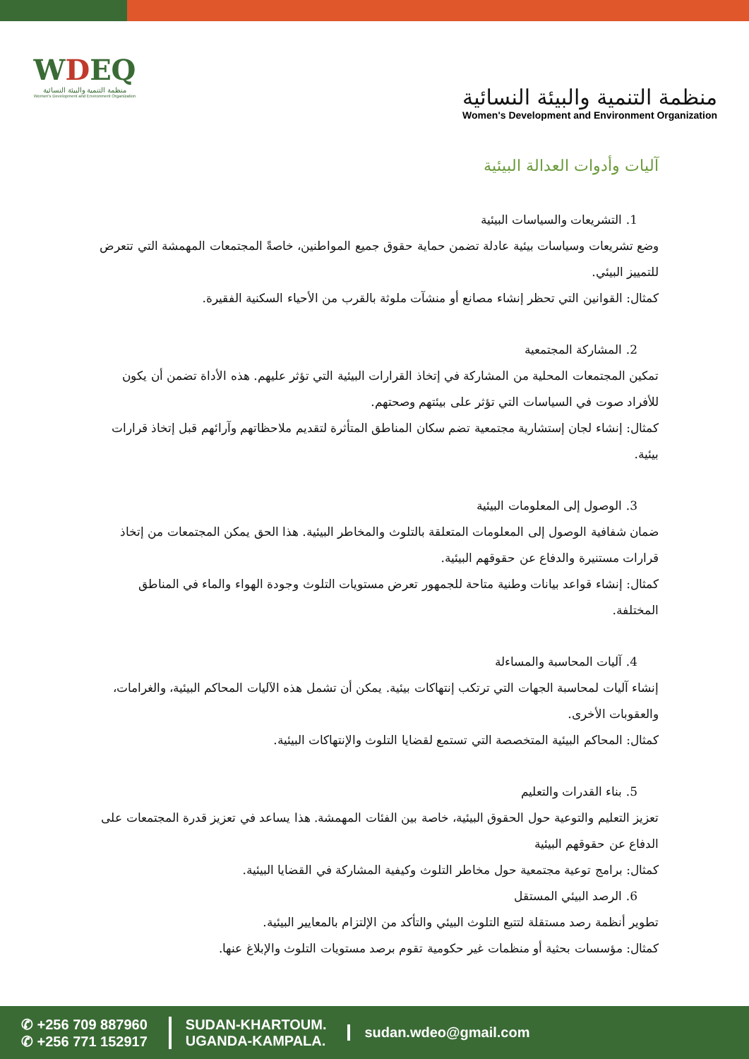WDEQ
منظمة التنمية والبيئة النسائية
Women's Development and Environment Organization
منظمة التنمية والبيئة النسائية
Women's Development and Environment Organization
آليات وأدوات العدالة البيئية
1. التشريعات والسياسات البيئية
وضع تشريعات وسياسات بيئية عادلة تضمن حماية حقوق جميع المواطنين، خاصةً المجتمعات المهمشة التي تتعرض للتمييز البيئي.
كمثال: القوانين التي تحظر إنشاء مصانع أو منشآت ملوثة بالقرب من الأحياء السكنية الفقيرة.
2. المشاركة المجتمعية
تمكين المجتمعات المحلية من المشاركة في إتخاذ القرارات البيئية التي تؤثر عليهم. هذه الأداة تضمن أن يكون للأفراد صوت في السياسات التي تؤثر على بيئتهم وصحتهم.
كمثال: إنشاء لجان إستشارية مجتمعية تضم سكان المناطق المتأثرة لتقديم ملاحظاتهم وآرائهم قبل إتخاذ قرارات بيئية.
3. الوصول إلى المعلومات البيئية
ضمان شفافية الوصول إلى المعلومات المتعلقة بالتلوث والمخاطر البيئية. هذا الحق يمكن المجتمعات من إتخاذ قرارات مستنيرة والدفاع عن حقوقهم البيئية.
كمثال: إنشاء قواعد بيانات وطنية متاحة للجمهور تعرض مستويات التلوث وجودة الهواء والماء في المناطق المختلفة.
4. آليات المحاسبة والمساءلة
إنشاء آليات لمحاسبة الجهات التي ترتكب إنتهاكات بيئية. يمكن أن تشمل هذه الآليات المحاكم البيئية، والغرامات، والعقوبات الأخرى.
كمثال: المحاكم البيئية المتخصصة التي تستمع لقضايا التلوث والإنتهاكات البيئية.
5. بناء القدرات والتعليم
تعزيز التعليم والتوعية حول الحقوق البيئية، خاصة بين الفئات المهمشة. هذا يساعد في تعزيز قدرة المجتمعات على الدفاع عن حقوقهم البيئية
كمثال: برامج توعية مجتمعية حول مخاطر التلوث وكيفية المشاركة في القضايا البيئية.
6. الرصد البيئي المستقل
تطوير أنظمة رصد مستقلة لتتبع التلوث البيئي والتأكد من الإلتزام بالمعايير البيئية.
كمثال: مؤسسات بحثية أو منظمات غير حكومية تقوم برصد مستويات التلوث والإبلاغ عنها.
✆ +256 709 887960
✆ +256 771 152917
SUDAN-KHARTOUM.
UGANDA-KAMPALA.
sudan.wdeo@gmail.com